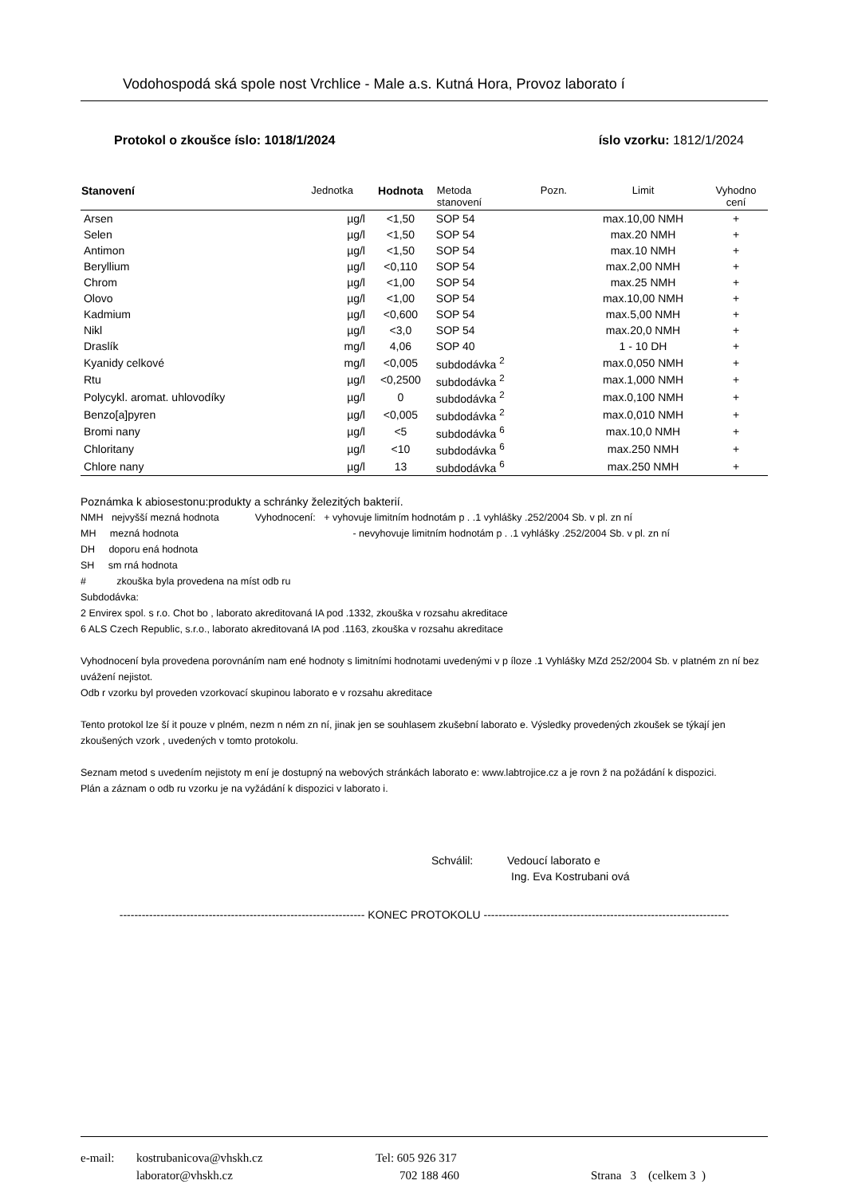Vodohospodá ská spole nost Vrchlice - Male a.s. Kutná Hora, Provoz laborato í
Protokol o zkoušce íslo: 1018/1/2024 íslo vzorku: 1812/1/2024
| Stanovení | Jednotka | Hodnota | Metoda stanovení | Pozn. | Limit | Vyhodno cení |
| --- | --- | --- | --- | --- | --- | --- |
| Arsen | µg/l | <1,50 | SOP 54 | | max.10,00 NMH | + |
| Selen | µg/l | <1,50 | SOP 54 | | max.20 NMH | + |
| Antimon | µg/l | <1,50 | SOP 54 | | max.10 NMH | + |
| Beryllium | µg/l | <0,110 | SOP 54 | | max.2,00 NMH | + |
| Chrom | µg/l | <1,00 | SOP 54 | | max.25 NMH | + |
| Olovo | µg/l | <1,00 | SOP 54 | | max.10,00 NMH | + |
| Kadmium | µg/l | <0,600 | SOP 54 | | max.5,00 NMH | + |
| Nikl | µg/l | <3,0 | SOP 54 | | max.20,0 NMH | + |
| Draslík | mg/l | 4,06 | SOP 40 | | 1 - 10 DH | + |
| Kyanidy celkové | mg/l | <0,005 | subdodávka <sup>2</sup> | | max.0,050 NMH | + |
| Rtu | µg/l | <0,2500 | subdodávka <sup>2</sup> | | max.1,000 NMH | + |
| Polycykl. aromat. uhlovodíky | µg/l | 0 | subdodávka <sup>2</sup> | | max.0,100 NMH | + |
| Benzo[a]pyren | µg/l | <0,005 | subdodávka <sup>2</sup> | | max.0,010 NMH | + |
| Bromi nany | µg/l | <5 | subdodávka <sup>6</sup> | | max.10,0 NMH | + |
| Chloritany | µg/l | <10 | subdodávka <sup>6</sup> | | max.250 NMH | + |
| Chlore nany | µg/l | 13 | subdodávka <sup>6</sup> | | max.250 NMH | + |
Poznámka k abiosestonu:produkty a schránky železitých bakterií.
NMH nejvyšší mezná hodnota Vyhodnocení: + vyhovuje limitním hodnotám p . .1 vyhlášky .252/2004 Sb. v pl. zn ní
MH mezná hodnota - nevyhovuje limitním hodnotám p . .1 vyhlášky .252/2004 Sb. v pl. zn ní
DH doporu ená hodnota
SH sm rná hodnota
# zkouška byla provedena na míst odb ru
Subdodávka:
2 Envirex spol. s r.o. Chot bo , laborato akreditovaná IA pod .1332, zkouška v rozsahu akreditace
6 ALS Czech Republic, s.r.o., laborato akreditovaná IA pod .1163, zkouška v rozsahu akreditace
Vyhodnocení byla provedena porovnáním nam ené hodnoty s limitními hodnotami uvedenými v p íloze .1 Vyhlášky MZd 252/2004 Sb. v platném zn ní bez uvážení nejistot.
Odb r vzorku byl proveden vzorkovací skupinou laborato e v rozsahu akreditace
Tento protokol lze ší it pouze v plném, nezm n ném zn ní, jinak jen se souhlasem zkušební laborato e. Výsledky provedených zkoušek se týkají jen zkoušených vzork , uvedených v tomto protokolu.
Seznam metod s uvedením nejistoty m ení je dostupný na webových stránkách laborato e: www.labtrojice.cz a je rovn ž na požádání k dispozici.
Plán a záznam o odb ru vzorku je na vyžádání k dispozici v laborato i.
Schválil: Vedoucí laborato e
Ing. Eva Kostrubani ová
------------------------------------------------------------------ KONEC PROTOKOLU ------------------------------------------------------------------
e-mail: kostrubanicova@vhskh.cz
laborator@vhskh.cz
Tel: 605 926 317
702 188 460
Strana 3 (celkem 3 )